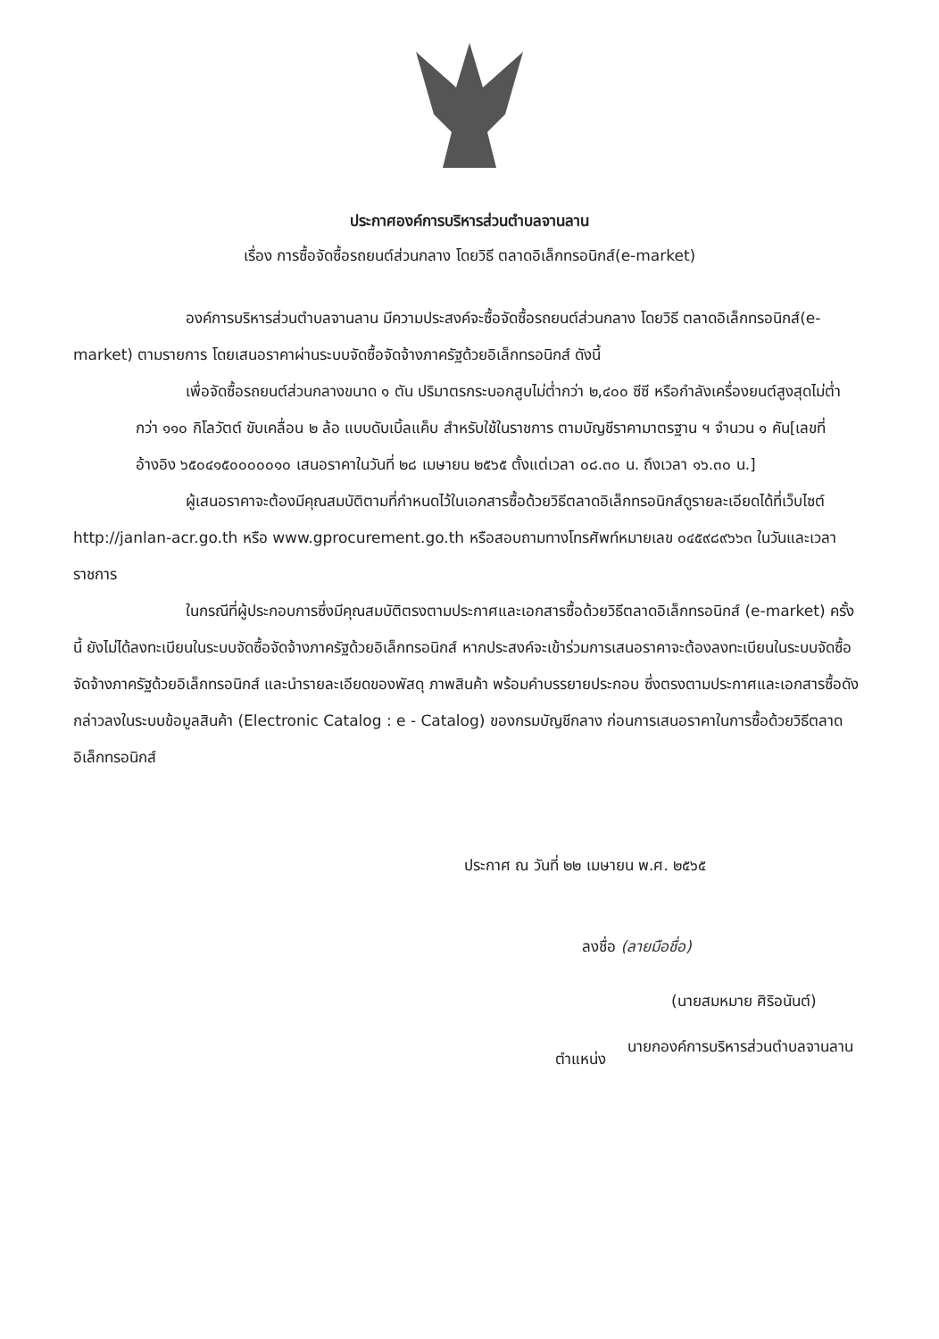ประกาศองค์การบริหารส่วนตำบลจานลาน
เรื่อง การซื้อจัดซื้อรถยนต์ส่วนกลาง โดยวิธี ตลาดอิเล็กทรอนิกส์(e-market)
องค์การบริหารส่วนตำบลจานลาน มีความประสงค์จะซื้อจัดซื้อรถยนต์ส่วนกลาง โดยวิธี ตลาดอิเล็กทรอนิกส์(e-market) ตามรายการ โดยเสนอราคาผ่านระบบจัดซื้อจัดจ้างภาครัฐด้วยอิเล็กทรอนิกส์ ดังนี้
เพื่อจัดซื้อรถยนต์ส่วนกลางขนาด ๑ ตัน ปริมาตรกระบอกสูบไม่ต่ำกว่า ๒,๔๐๐ ซีซี หรือกำลังเครื่องยนต์สูงสุดไม่ต่ำกว่า ๑๑๐ กิโลวัตต์ ขับเคลื่อน ๒ ล้อ แบบดับเบิ้ลแค็บ สำหรับใช้ในราชการ ตามบัญชีราคามาตรฐาน ฯ จำนวน ๑ คัน[เลขที่อ้างอิง ๖๕๐๔๑๕๐๐๐๐๐๑๐ เสนอราคาในวันที่ ๒๘ เมษายน ๒๕๖๕ ตั้งแต่เวลา ๐๘.๓๐ น. ถึงเวลา ๑๖.๓๐ น.]
ผู้เสนอราคาจะต้องมีคุณสมบัติตามที่กำหนดไว้ในเอกสารซื้อด้วยวิธีตลาดอิเล็กทรอนิกส์ดูรายละเอียดได้ที่เว็บไซต์ http://janlan-acr.go.th หรือ www.gprocurement.go.th หรือสอบถามทางโทรศัพท์หมายเลข ๐๔๕๙๘๙๖๖๓ ในวันและเวลาราชการ
ในกรณีที่ผู้ประกอบการซึ่งมีคุณสมบัติตรงตามประกาศและเอกสารซื้อด้วยวิธีตลาดอิเล็กทรอนิกส์ (e-market) ครั้งนี้ ยังไม่ได้ลงทะเบียนในระบบจัดซื้อจัดจ้างภาครัฐด้วยอิเล็กทรอนิกส์ หากประสงค์จะเข้าร่วมการเสนอราคาจะต้องลงทะเบียนในระบบจัดซื้อจัดจ้างภาครัฐด้วยอิเล็กทรอนิกส์ และนำรายละเอียดของพัสดุ ภาพสินค้า พร้อมคำบรรยายประกอบ ซึ่งตรงตามประกาศและเอกสารซื้อดังกล่าวลงในระบบข้อมูลสินค้า (Electronic Catalog : e - Catalog) ของกรมบัญชีกลาง ก่อนการเสนอราคาในการซื้อด้วยวิธีตลาดอิเล็กทรอนิกส์
ประกาศ ณ วันที่ ๒๒ เมษายน พ.ศ. ๒๕๖๕
ลงชื่อ (ลายมือชื่อ)
(นายสมหมาย ศิริอนันต์)
ตำแหน่ง นายกองค์การบริหารส่วนตำบลจานลาน